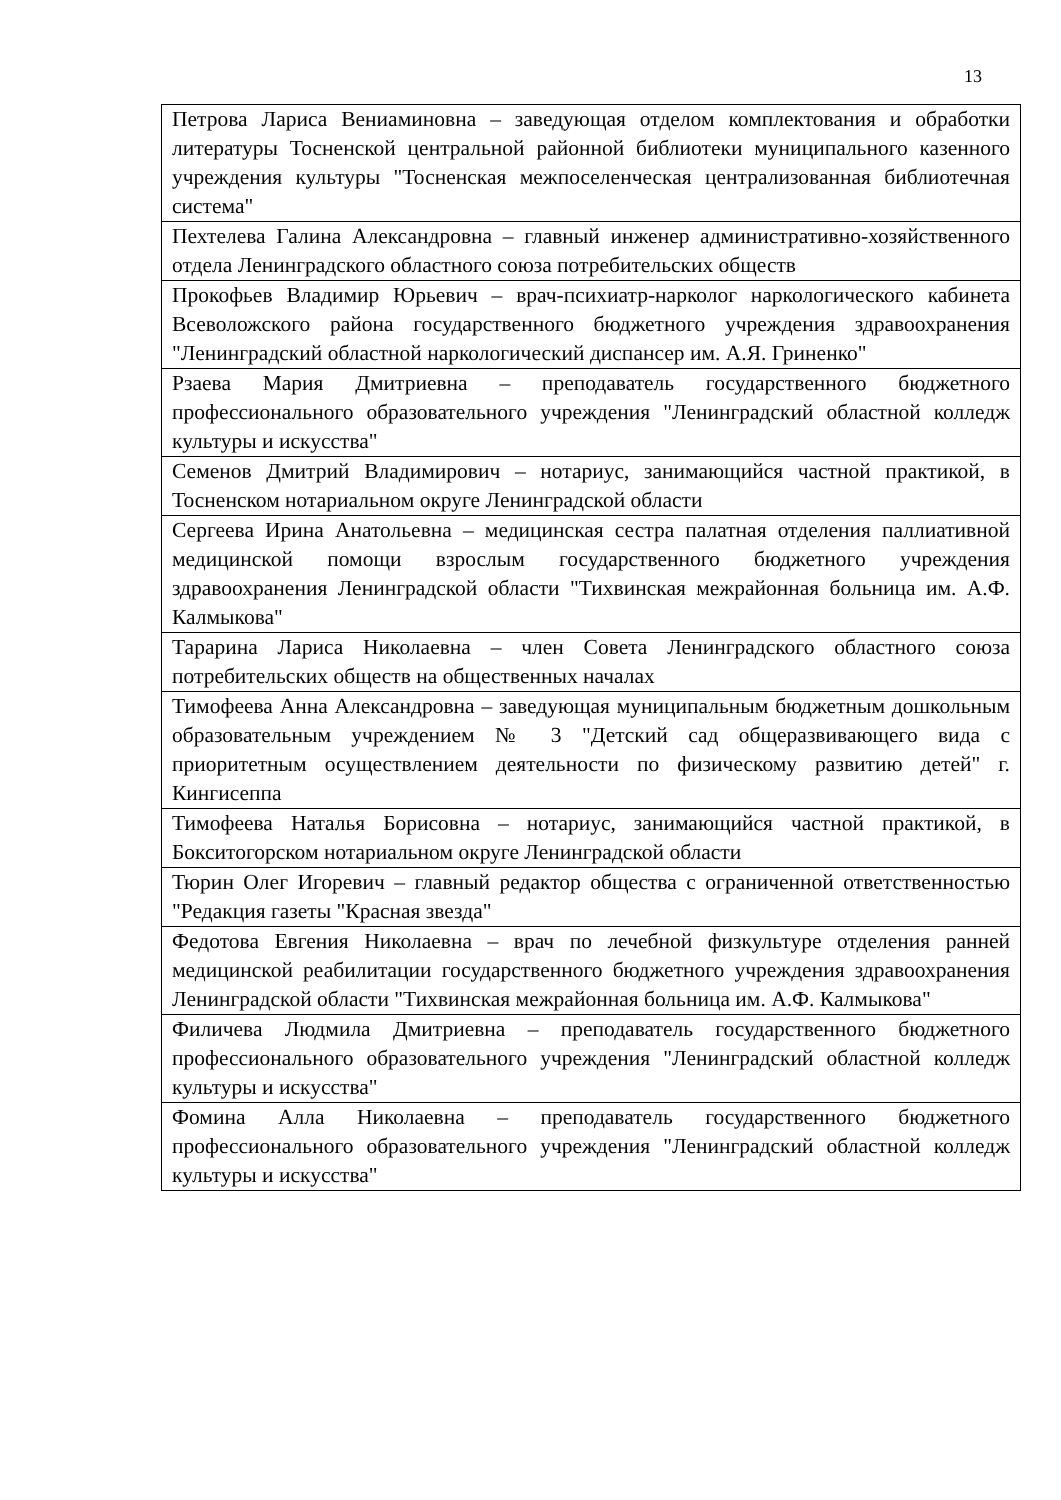13
| Петрова Лариса Вениаминовна – заведующая отделом комплектования и обработки литературы Тосненской центральной районной библиотеки муниципального казенного учреждения культуры "Тосненская межпоселенческая централизованная библиотечная система" |
| Пехтелева Галина Александровна – главный инженер административно-хозяйственного отдела Ленинградского областного союза потребительских обществ |
| Прокофьев Владимир Юрьевич – врач-психиатр-нарколог наркологического кабинета Всеволожского района государственного бюджетного учреждения здравоохранения "Ленинградский областной наркологический диспансер им. А.Я. Гриненко" |
| Рзаева Мария Дмитриевна – преподаватель государственного бюджетного профессионального образовательного учреждения "Ленинградский областной колледж культуры и искусства" |
| Семенов Дмитрий Владимирович – нотариус, занимающийся частной практикой, в Тосненском нотариальном округе Ленинградской области |
| Сергеева Ирина Анатольевна – медицинская сестра палатная отделения паллиативной медицинской помощи взрослым государственного бюджетного учреждения здравоохранения Ленинградской области "Тихвинская межрайонная больница им. А.Ф. Калмыкова" |
| Тарарина Лариса Николаевна – член Совета Ленинградского областного союза потребительских обществ на общественных началах |
| Тимофеева Анна Александровна – заведующая муниципальным бюджетным дошкольным образовательным учреждением № 3 "Детский сад общеразвивающего вида с приоритетным осуществлением деятельности по физическому развитию детей" г. Кингисеппа |
| Тимофеева Наталья Борисовна – нотариус, занимающийся частной практикой, в Бокситогорском нотариальном округе Ленинградской области |
| Тюрин Олег Игоревич – главный редактор общества с ограниченной ответственностью "Редакция газеты "Красная звезда" |
| Федотова Евгения Николаевна – врач по лечебной физкультуре отделения ранней медицинской реабилитации государственного бюджетного учреждения здравоохранения Ленинградской области "Тихвинская межрайонная больница им. А.Ф. Калмыкова" |
| Филичева Людмила Дмитриевна – преподаватель государственного бюджетного профессионального образовательного учреждения "Ленинградский областной колледж культуры и искусства" |
| Фомина Алла Николаевна – преподаватель государственного бюджетного профессионального образовательного учреждения "Ленинградский областной колледж культуры и искусства" |